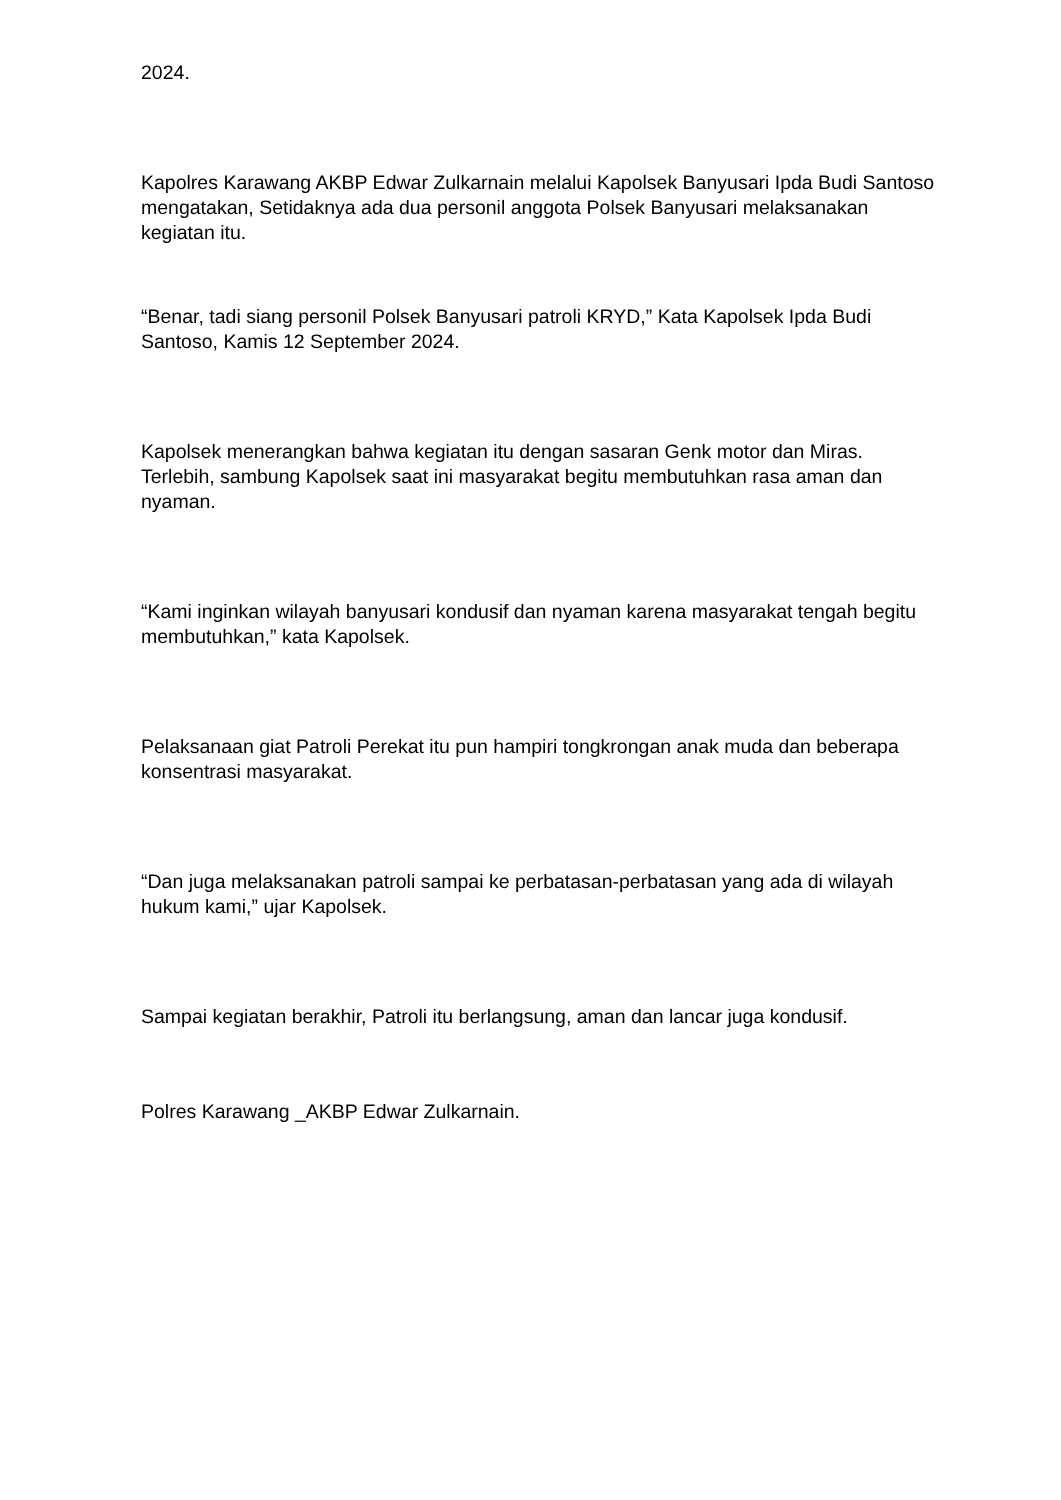2024.
Kapolres Karawang AKBP Edwar Zulkarnain melalui Kapolsek Banyusari Ipda Budi Santoso mengatakan, Setidaknya ada dua personil anggota Polsek Banyusari melaksanakan kegiatan itu.
“Benar, tadi siang personil Polsek Banyusari patroli KRYD,” Kata Kapolsek Ipda Budi Santoso, Kamis 12 September 2024.
Kapolsek menerangkan bahwa kegiatan itu dengan sasaran Genk motor dan Miras. Terlebih, sambung Kapolsek saat ini masyarakat begitu membutuhkan rasa aman dan nyaman.
“Kami inginkan wilayah banyusari kondusif dan nyaman karena masyarakat tengah begitu membutuhkan,” kata Kapolsek.
Pelaksanaan giat Patroli Perekat itu pun hampiri tongkrongan anak muda dan beberapa konsentrasi masyarakat.
“Dan juga melaksanakan patroli sampai ke perbatasan-perbatasan yang ada di wilayah hukum kami,” ujar Kapolsek.
Sampai kegiatan berakhir, Patroli itu berlangsung, aman dan lancar juga kondusif.
Polres Karawang _AKBP Edwar Zulkarnain.